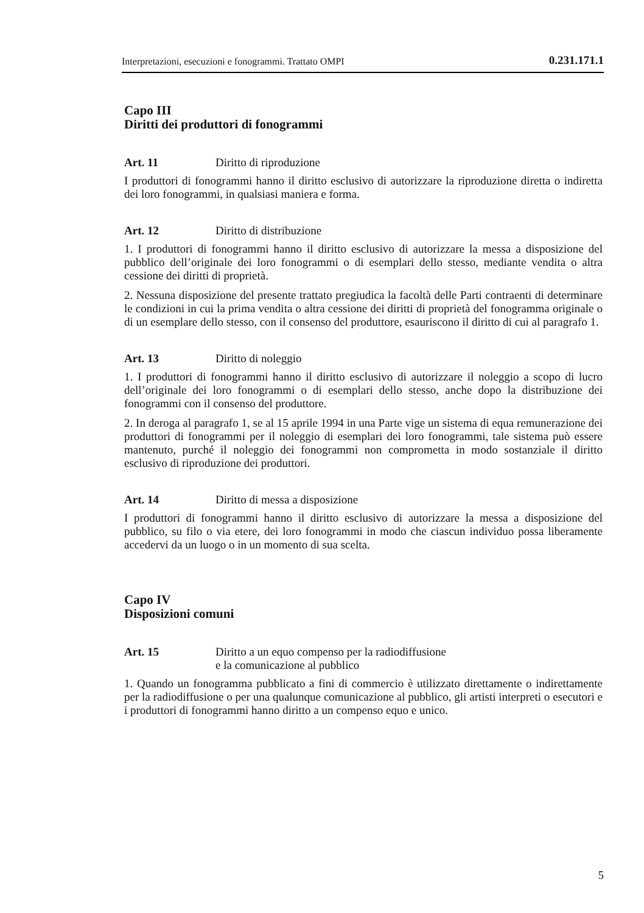Interpretazioni, esecuzioni e fonogrammi. Trattato OMPI 0.231.171.1
Capo III
Diritti dei produttori di fonogrammi
Art. 11 Diritto di riproduzione
I produttori di fonogrammi hanno il diritto esclusivo di autorizzare la riproduzione diretta o indiretta dei loro fonogrammi, in qualsiasi maniera e forma.
Art. 12 Diritto di distribuzione
1. I produttori di fonogrammi hanno il diritto esclusivo di autorizzare la messa a disposizione del pubblico dell’originale dei loro fonogrammi o di esemplari dello stesso, mediante vendita o altra cessione dei diritti di proprietà.
2. Nessuna disposizione del presente trattato pregiudica la facoltà delle Parti contraenti di determinare le condizioni in cui la prima vendita o altra cessione dei diritti di proprietà del fonogramma originale o di un esemplare dello stesso, con il consenso del produttore, esauriscono il diritto di cui al paragrafo 1.
Art. 13 Diritto di noleggio
1. I produttori di fonogrammi hanno il diritto esclusivo di autorizzare il noleggio a scopo di lucro dell’originale dei loro fonogrammi o di esemplari dello stesso, anche dopo la distribuzione dei fonogrammi con il consenso del produttore.
2. In deroga al paragrafo 1, se al 15 aprile 1994 in una Parte vige un sistema di equa remunerazione dei produttori di fonogrammi per il noleggio di esemplari dei loro fonogrammi, tale sistema può essere mantenuto, purché il noleggio dei fonogrammi non comprometta in modo sostanziale il diritto esclusivo di riproduzione dei produttori.
Art. 14 Diritto di messa a disposizione
I produttori di fonogrammi hanno il diritto esclusivo di autorizzare la messa a disposizione del pubblico, su filo o via etere, dei loro fonogrammi in modo che ciascun individuo possa liberamente accedervi da un luogo o in un momento di sua scelta.
Capo IV
Disposizioni comuni
Art. 15 Diritto a un equo compenso per la radiodiffusione
e la comunicazione al pubblico
1. Quando un fonogramma pubblicato a fini di commercio è utilizzato direttamente o indirettamente per la radiodiffusione o per una qualunque comunicazione al pubblico, gli artisti interpreti o esecutori e i produttori di fonogrammi hanno diritto a un compenso equo e unico.
5